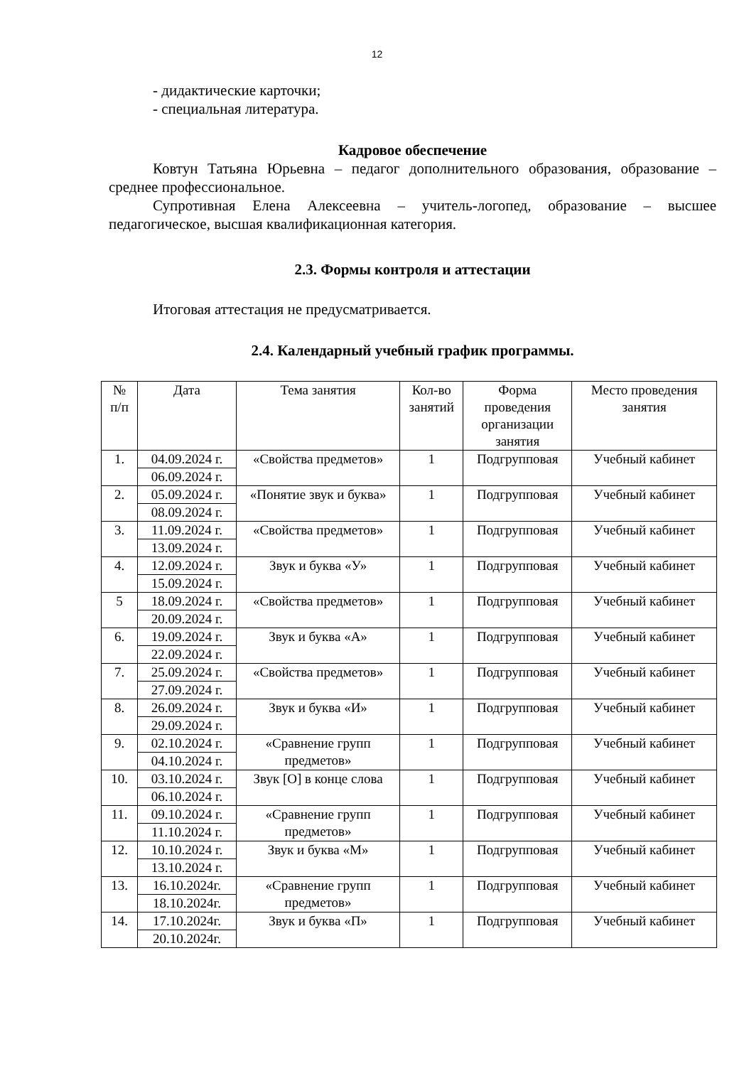12
- дидактические карточки;
- специальная литература.
Кадровое обеспечение
Ковтун Татьяна Юрьевна – педагог дополнительного образования, образование – среднее профессиональное.
Супротивная Елена Алексеевна – учитель-логопед, образование – высшее педагогическое, высшая квалификационная категория.
2.3. Формы контроля и аттестации
Итоговая аттестация не предусматривается.
2.4. Календарный учебный график программы.
| № п/п | Дата | Тема занятия | Кол-во занятий | Форма проведения организации занятия | Место проведения занятия |
| --- | --- | --- | --- | --- | --- |
| 1. | 04.09.2024 г. | «Свойства предметов» | 1 | Подгрупповая | Учебный кабинет |
| | 06.09.2024 г. | | | | |
| 2. | 05.09.2024 г. | «Понятие звук и буква» | 1 | Подгрупповая | Учебный кабинет |
| | 08.09.2024 г. | | | | |
| 3. | 11.09.2024 г. | «Свойства предметов» | 1 | Подгрупповая | Учебный кабинет |
| | 13.09.2024 г. | | | | |
| 4. | 12.09.2024 г. | Звук и буква «У» | 1 | Подгрупповая | Учебный кабинет |
| | 15.09.2024 г. | | | | |
| 5 | 18.09.2024 г. | «Свойства предметов» | 1 | Подгрупповая | Учебный кабинет |
| | 20.09.2024 г. | | | | |
| 6. | 19.09.2024 г. | Звук и буква «А» | 1 | Подгрупповая | Учебный кабинет |
| | 22.09.2024 г. | | | | |
| 7. | 25.09.2024 г. | «Свойства предметов» | 1 | Подгрупповая | Учебный кабинет |
| | 27.09.2024 г. | | | | |
| 8. | 26.09.2024 г. | Звук и буква «И» | 1 | Подгрупповая | Учебный кабинет |
| | 29.09.2024 г. | | | | |
| 9. | 02.10.2024 г. | «Сравнение групп предметов» | 1 | Подгрупповая | Учебный кабинет |
| | 04.10.2024 г. | | | | |
| 10. | 03.10.2024 г. | Звук [О] в конце слова | 1 | Подгрупповая | Учебный кабинет |
| | 06.10.2024 г. | | | | |
| 11. | 09.10.2024 г. | «Сравнение групп предметов» | 1 | Подгрупповая | Учебный кабинет |
| | 11.10.2024 г. | | | | |
| 12. | 10.10.2024 г. | Звук и буква «М» | 1 | Подгрупповая | Учебный кабинет |
| | 13.10.2024 г. | | | | |
| 13. | 16.10.2024г. | «Сравнение групп предметов» | 1 | Подгрупповая | Учебный кабинет |
| | 18.10.2024г. | | | | |
| 14. | 17.10.2024г. | Звук и буква «П» | 1 | Подгрупповая | Учебный кабинет |
| | 20.10.2024г. | | | | |